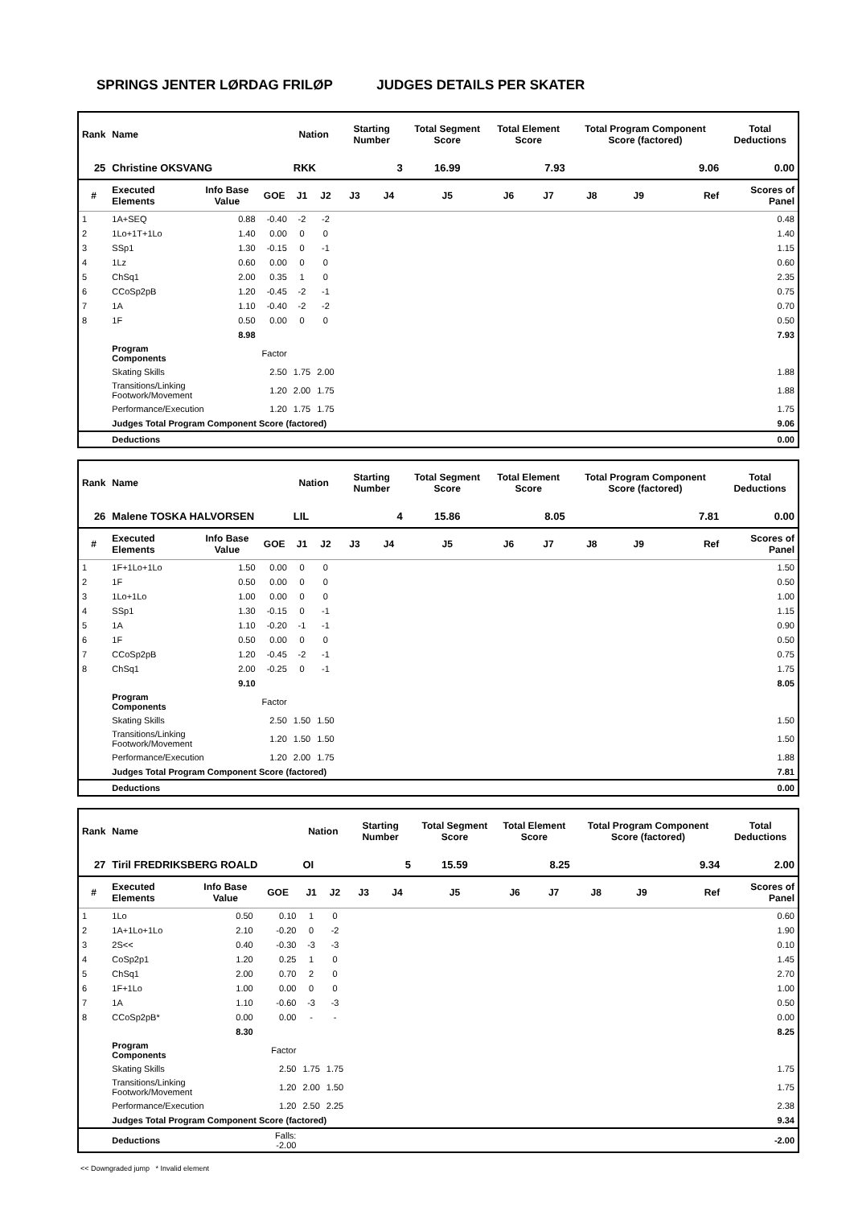SPRINGS JENTER LØRDAG FRILØP JUDGES DETAILS PER SKATER
| Rank | Name | | | Nation | | Starting Number | | Total Segment Score | Total Element Score | | Total Program Component Score (factored) | | | Total Deductions |
| --- | --- | --- | --- | --- | --- | --- | --- | --- | --- | --- | --- | --- | --- | --- |
| 25 | Christine OKSVANG | | | RKK | | 3 | | 16.99 | 7.93 | | 9.06 | | | 0.00 |
| # | Executed Elements | Info Base Value | GOE | J1 | J2 | J3 | J4 | J5 | J6 | J7 | J8 | J9 | Ref | Scores of Panel |
| 1 | 1A+SEQ | 0.88 | -0.40 | -2 | -2 | | | | | | | | | 0.48 |
| 2 | 1Lo+1T+1Lo | 1.40 | 0.00 | 0 | 0 | | | | | | | | | 1.40 |
| 3 | SSp1 | 1.30 | -0.15 | 0 | -1 | | | | | | | | | 1.15 |
| 4 | 1Lz | 0.60 | 0.00 | 0 | 0 | | | | | | | | | 0.60 |
| 5 | ChSq1 | 2.00 | 0.35 | 1 | 0 | | | | | | | | | 2.35 |
| 6 | CCoSp2pB | 1.20 | -0.45 | -2 | -1 | | | | | | | | | 0.75 |
| 7 | 1A | 1.10 | -0.40 | -2 | -2 | | | | | | | | | 0.70 |
| 8 | 1F | 0.50 | 0.00 | 0 | 0 | | | | | | | | | 0.50 |
| | | 8.98 | | | | | | | | | | | | 7.93 |
| | Program Components | | Factor | | | | | | | | | | | |
| | Skating Skills | | 2.50 | 1.75 | 2.00 | | | | | | | | | 1.88 |
| | Transitions/Linking Footwork/Movement | | 1.20 | 2.00 | 1.75 | | | | | | | | | 1.88 |
| | Performance/Execution | | 1.20 | 1.75 | 1.75 | | | | | | | | | 1.75 |
| | Judges Total Program Component Score (factored) | | | | | | | | | | | | | 9.06 |
| | Deductions | | | | | | | | | | | | | 0.00 |
| Rank | Name | | | Nation | | Starting Number | | Total Segment Score | Total Element Score | | Total Program Component Score (factored) | | | Total Deductions |
| --- | --- | --- | --- | --- | --- | --- | --- | --- | --- | --- | --- | --- | --- | --- |
| 26 | Malene TOSKA HALVORSEN | | | LIL | | 4 | | 15.86 | 8.05 | | 7.81 | | | 0.00 |
| # | Executed Elements | Info Base Value | GOE | J1 | J2 | J3 | J4 | J5 | J6 | J7 | J8 | J9 | Ref | Scores of Panel |
| 1 | 1F+1Lo+1Lo | 1.50 | 0.00 | 0 | 0 | | | | | | | | | 1.50 |
| 2 | 1F | 0.50 | 0.00 | 0 | 0 | | | | | | | | | 0.50 |
| 3 | 1Lo+1Lo | 1.00 | 0.00 | 0 | 0 | | | | | | | | | 1.00 |
| 4 | SSp1 | 1.30 | -0.15 | 0 | -1 | | | | | | | | | 1.15 |
| 5 | 1A | 1.10 | -0.20 | -1 | -1 | | | | | | | | | 0.90 |
| 6 | 1F | 0.50 | 0.00 | 0 | 0 | | | | | | | | | 0.50 |
| 7 | CCoSp2pB | 1.20 | -0.45 | -2 | -1 | | | | | | | | | 0.75 |
| 8 | ChSq1 | 2.00 | -0.25 | 0 | -1 | | | | | | | | | 1.75 |
| | | 9.10 | | | | | | | | | | | | 8.05 |
| | Program Components | | Factor | | | | | | | | | | | |
| | Skating Skills | | 2.50 | 1.50 | 1.50 | | | | | | | | | 1.50 |
| | Transitions/Linking Footwork/Movement | | 1.20 | 1.50 | 1.50 | | | | | | | | | 1.50 |
| | Performance/Execution | | 1.20 | 2.00 | 1.75 | | | | | | | | | 1.88 |
| | Judges Total Program Component Score (factored) | | | | | | | | | | | | | 7.81 |
| | Deductions | | | | | | | | | | | | | 0.00 |
| Rank | Name | | | Nation | | Starting Number | | Total Segment Score | Total Element Score | | Total Program Component Score (factored) | | | Total Deductions |
| --- | --- | --- | --- | --- | --- | --- | --- | --- | --- | --- | --- | --- | --- | --- |
| 27 | Tiril FREDRIKSBERG ROALD | | | OI | | 5 | | 15.59 | 8.25 | | 9.34 | | | 2.00 |
| # | Executed Elements | Info Base Value | GOE | J1 | J2 | J3 | J4 | J5 | J6 | J7 | J8 | J9 | Ref | Scores of Panel |
| 1 | 1Lo | 0.50 | 0.10 | 1 | 0 | | | | | | | | | 0.60 |
| 2 | 1A+1Lo+1Lo | 2.10 | -0.20 | 0 | -2 | | | | | | | | | 1.90 |
| 3 | 2S<< | 0.40 | -0.30 | -3 | -3 | | | | | | | | | 0.10 |
| 4 | CoSp2p1 | 1.20 | 0.25 | 1 | 0 | | | | | | | | | 1.45 |
| 5 | ChSq1 | 2.00 | 0.70 | 2 | 0 | | | | | | | | | 2.70 |
| 6 | 1F+1Lo | 1.00 | 0.00 | 0 | 0 | | | | | | | | | 1.00 |
| 7 | 1A | 1.10 | -0.60 | -3 | -3 | | | | | | | | | 0.50 |
| 8 | CCoSp2pB* | 0.00 | 0.00 | - | - | | | | | | | | | 0.00 |
| | | 8.30 | | | | | | | | | | | | 8.25 |
| | Program Components | | Factor | | | | | | | | | | | |
| | Skating Skills | | 2.50 | 1.75 | 1.75 | | | | | | | | | 1.75 |
| | Transitions/Linking Footwork/Movement | | 1.20 | 2.00 | 1.50 | | | | | | | | | 1.75 |
| | Performance/Execution | | 1.20 | 2.50 | 2.25 | | | | | | | | | 2.38 |
| | Judges Total Program Component Score (factored) | | | | | | | | | | | | | 9.34 |
| | Deductions | | Falls: -2.00 | | | | | | | | | | | -2.00 |
<< Downgraded jump * Invalid element